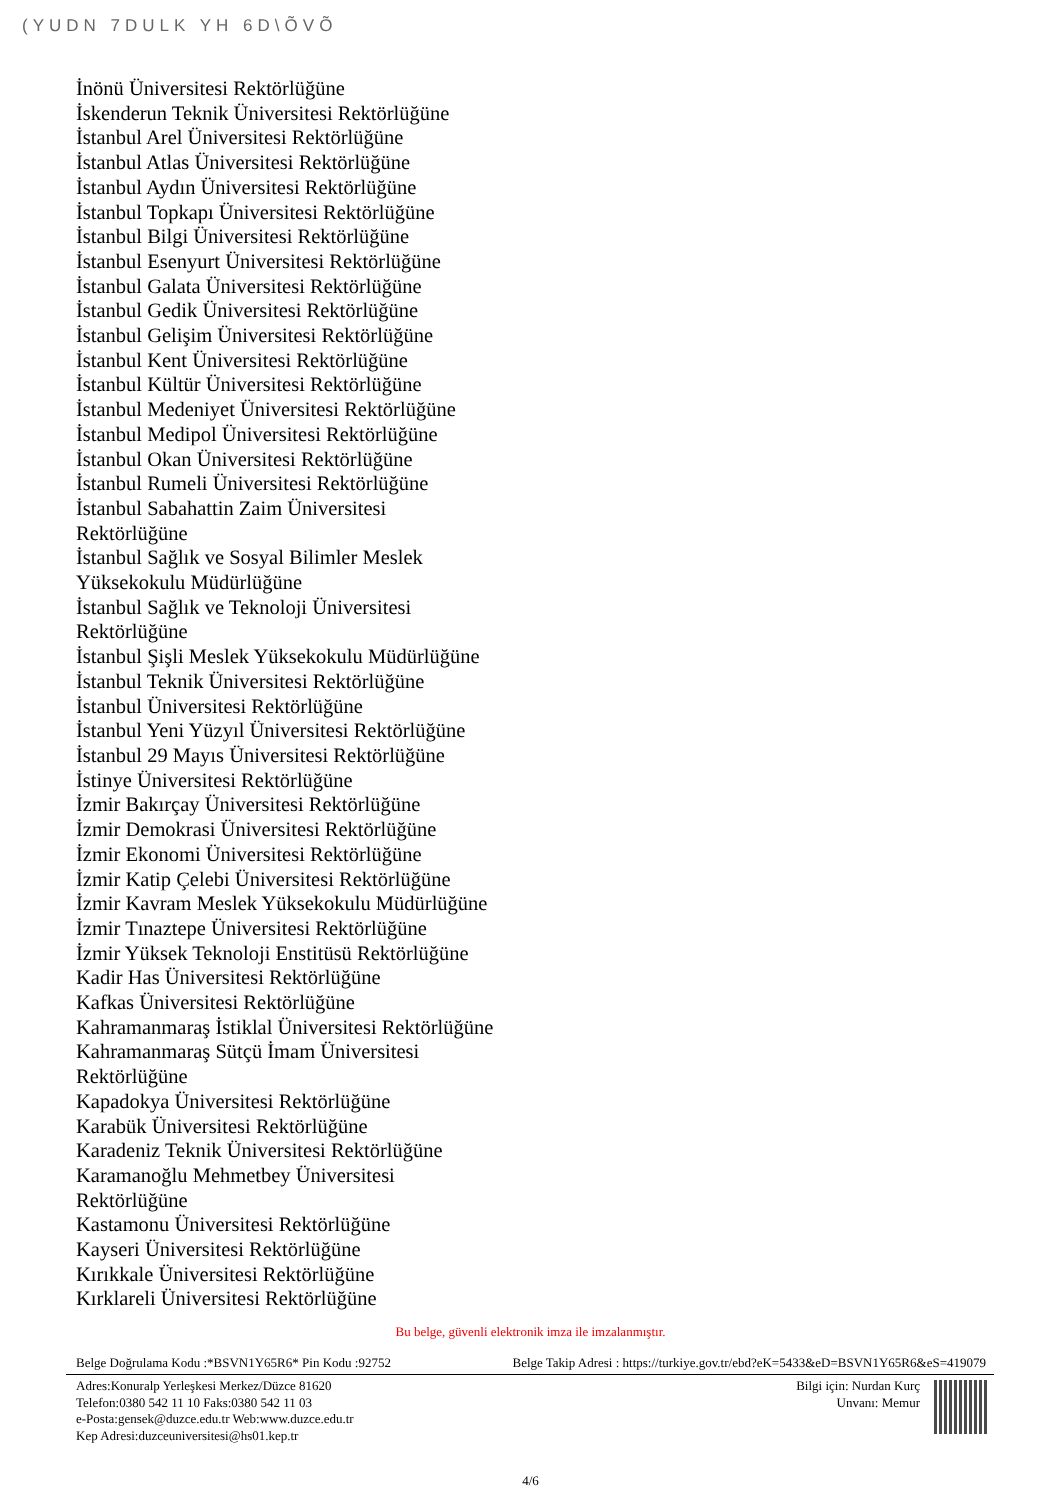(YUDN 7DULK YH 6D\ÕVÕ
İnönü Üniversitesi Rektörlüğüne
İskenderun Teknik Üniversitesi Rektörlüğüne
İstanbul Arel Üniversitesi Rektörlüğüne
İstanbul Atlas Üniversitesi Rektörlüğüne
İstanbul Aydın Üniversitesi Rektörlüğüne
İstanbul Topkapı Üniversitesi Rektörlüğüne
İstanbul Bilgi Üniversitesi Rektörlüğüne
İstanbul Esenyurt Üniversitesi Rektörlüğüne
İstanbul Galata Üniversitesi Rektörlüğüne
İstanbul Gedik Üniversitesi Rektörlüğüne
İstanbul Gelişim Üniversitesi Rektörlüğüne
İstanbul Kent Üniversitesi Rektörlüğüne
İstanbul Kültür Üniversitesi Rektörlüğüne
İstanbul Medeniyet Üniversitesi Rektörlüğüne
İstanbul Medipol Üniversitesi Rektörlüğüne
İstanbul Okan Üniversitesi Rektörlüğüne
İstanbul Rumeli Üniversitesi Rektörlüğüne
İstanbul Sabahattin Zaim Üniversitesi
Rektörlüğüne
İstanbul Sağlık ve Sosyal Bilimler Meslek
Yüksekokulu Müdürlüğüne
İstanbul Sağlık ve Teknoloji Üniversitesi
Rektörlüğüne
İstanbul Şişli Meslek Yüksekokulu Müdürlüğüne
İstanbul Teknik Üniversitesi Rektörlüğüne
İstanbul Üniversitesi Rektörlüğüne
İstanbul Yeni Yüzyıl Üniversitesi Rektörlüğüne
İstanbul 29 Mayıs Üniversitesi Rektörlüğüne
İstinye Üniversitesi Rektörlüğüne
İzmir Bakırçay Üniversitesi Rektörlüğüne
İzmir Demokrasi Üniversitesi Rektörlüğüne
İzmir Ekonomi Üniversitesi Rektörlüğüne
İzmir Katip Çelebi Üniversitesi Rektörlüğüne
İzmir Kavram Meslek Yüksekokulu Müdürlüğüne
İzmir Tınaztepe Üniversitesi Rektörlüğüne
İzmir Yüksek Teknoloji Enstitüsü Rektörlüğüne
Kadir Has Üniversitesi Rektörlüğüne
Kafkas Üniversitesi Rektörlüğüne
Kahramanmaraş İstiklal Üniversitesi Rektörlüğüne
Kahramanmaraş Sütçü İmam Üniversitesi
Rektörlüğüne
Kapadokya Üniversitesi Rektörlüğüne
Karabük Üniversitesi Rektörlüğüne
Karadeniz Teknik Üniversitesi Rektörlüğüne
Karamanoğlu Mehmetbey Üniversitesi
Rektörlüğüne
Kastamonu Üniversitesi Rektörlüğüne
Kayseri Üniversitesi Rektörlüğüne
Kırıkkale Üniversitesi Rektörlüğüne
Kırklareli Üniversitesi Rektörlüğüne
Bu belge, güvenli elektronik imza ile imzalanmıştır.
Belge Doğrulama Kodu :*BSVN1Y65R6* Pin Kodu :92752 Belge Takip Adresi : https://turkiye.gov.tr/ebd?eK=5433&eD=BSVN1Y65R6&eS=419079
Adres:Konuralp Yerleşkesi Merkez/Düzce 81620
Telefon:0380 542 11 10 Faks:0380 542 11 03
e-Posta:gensek@duzce.edu.tr Web:www.duzce.edu.tr
Kep Adresi:duzceuniversitesi@hs01.kep.tr
Bilgi için: Nurdan Kurç
Unvanı: Memur
4/6